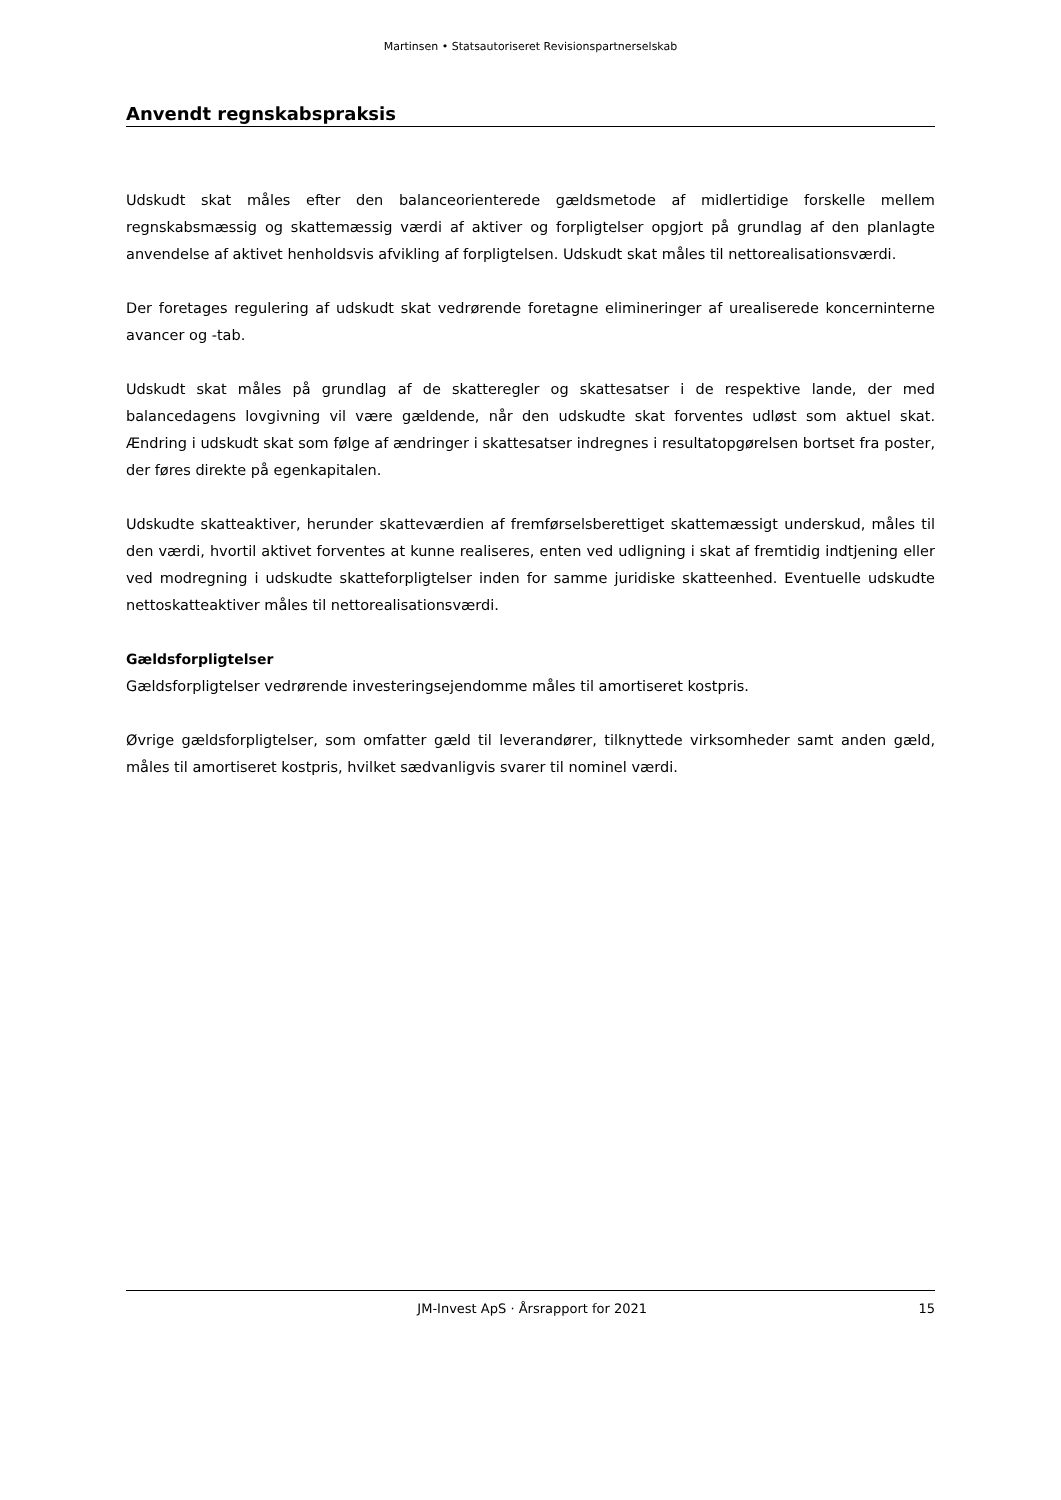Martinsen • Statsautoriseret Revisionspartnerselskab
Anvendt regnskabspraksis
Udskudt skat måles efter den balanceorienterede gældsmetode af midlertidige forskelle mellem regnskabsmæssig og skattemæssig værdi af aktiver og forpligtelser opgjort på grundlag af den planlagte anvendelse af aktivet henholdsvis afvikling af forpligtelsen. Udskudt skat måles til nettorealisationsværdi.
Der foretages regulering af udskudt skat vedrørende foretagne elimineringer af urealiserede koncerninterne avancer og -tab.
Udskudt skat måles på grundlag af de skatteregler og skattesatser i de respektive lande, der med balancedagens lovgivning vil være gældende, når den udskudte skat forventes udløst som aktuel skat. Ændring i udskudt skat som følge af ændringer i skattesatser indregnes i resultatopgørelsen bortset fra poster, der føres direkte på egenkapitalen.
Udskudte skatteaktiver, herunder skatteværdien af fremførselsberettiget skattemæssigt underskud, måles til den værdi, hvortil aktivet forventes at kunne realiseres, enten ved udligning i skat af fremtidig indtjening eller ved modregning i udskudte skatteforpligtelser inden for samme juridiske skatteenhed. Eventuelle udskudte nettoskatteaktiver måles til nettorealisationsværdi.
Gældsforpligtelser
Gældsforpligtelser vedrørende investeringsejendomme måles til amortiseret kostpris.
Øvrige gældsforpligtelser, som omfatter gæld til leverandører, tilknyttede virksomheder samt anden gæld, måles til amortiseret kostpris, hvilket sædvanligvis svarer til nominel værdi.
JM-Invest ApS · Årsrapport for 2021 15